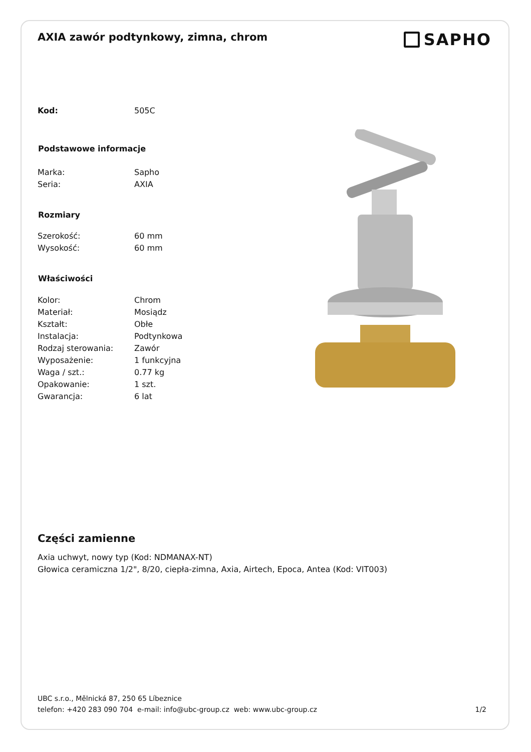AXIA zawór podtynkowy, zimna, chrom
SAPHO
| Kod: | 505C |
| Podstawowe informacje | |
| Marka: | Sapho |
| Seria: | AXIA |
| Rozmiary | |
| Szerokość: | 60 mm |
| Wysokość: | 60 mm |
| Właściwości | |
| Kolor: | Chrom |
| Materiał: | Mosiądz |
| Kształt: | Obłe |
| Instalacja: | Podtynkowa |
| Rodzaj sterowania: | Zawór |
| Wyposażenie: | 1 funkcyjna |
| Waga / szt.: | 0.77 kg |
| Opakowanie: | 1 szt. |
| Gwarancja: | 6 lat |
Części zamienne
Axia uchwyt, nowy typ (Kod: NDMANAX-NT)
Głowica ceramiczna 1/2", 8/20, ciepła-zimna, Axia, Airtech, Epoca, Antea (Kod: VIT003)
UBC s.r.o., Mělnická 87, 250 65 Líbeznice
telefon: +420 283 090 704 e-mail: info@ubc-group.cz web: www.ubc-group.cz 1/2